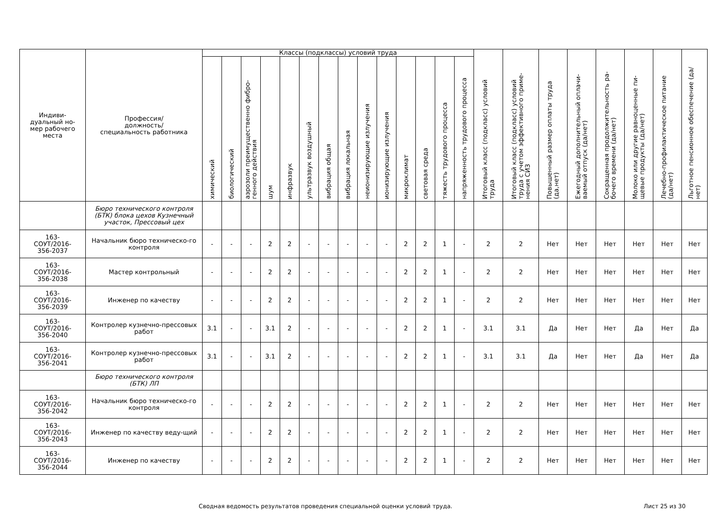| Индиви- дуальный но- мер рабочего места | Профессия/ должность/ специальность работника | Классы (подклассы) условий труда | | | | | | | | | | | | | | Итоговый класс (подкласс) условий труда | Итоговый класс (подкласс) условий труда с учетом эффективного приме-нения СИЗ | Повышенный размер оплаты труда (да,нет) | Ежегодный дополнительный оплачи-ваемый отпуск (да/нет) | Сокращенная продолжительность ра-бочего времени (да/нет) | Молоко или другие равноценные пи-щевые продукты (да/нет) | Лечебно-профилактическое питание (да/нет) | Льготное пенсионное обеспечение (да/нет) |
| --- | --- | --- | --- | --- | --- | --- | --- | --- | --- | --- | --- | --- | --- | --- | --- | --- | --- | --- | --- | --- | --- | --- | --- |
| | | химический | биологический | аэрозоли преимущественно фибро-генного действия | шум | инфразвук | ультразвук воздушный | вибрация общая | вибрация локальная | неионизирующие излучения | ионизирующие излучения | микроклимат | световая среда | тяжесть трудового процесса | напряженность трудового процесса | | | | | | | | |
| | Бюро технического контроля (БТК) блока цехов Кузнечный участок, Прессовый цех | | | | | | | | | | | | | | | | | | | | | | |
| 163- СОУТ/2016- 356-2037 | Начальник бюро техническо-го контроля | - | - | - | 2 | 2 | - | - | - | - | - | 2 | 2 | 1 | - | 2 | 2 | Нет | Нет | Нет | Нет | Нет | Нет |
| 163- СОУТ/2016- 356-2038 | Мастер контрольный | - | - | - | 2 | 2 | - | - | - | - | - | 2 | 2 | 1 | - | 2 | 2 | Нет | Нет | Нет | Нет | Нет | Нет |
| 163- СОУТ/2016- 356-2039 | Инженер по качеству | - | - | - | 2 | 2 | - | - | - | - | - | 2 | 2 | 1 | - | 2 | 2 | Нет | Нет | Нет | Нет | Нет | Нет |
| 163- СОУТ/2016- 356-2040 | Контролер кузнечно-прессовых работ | 3.1 | - | - | 3.1 | 2 | - | - | - | - | - | 2 | 2 | 1 | - | 3.1 | 3.1 | Да | Нет | Нет | Да | Нет | Да |
| 163- СОУТ/2016- 356-2041 | Контролер кузнечно-прессовых работ | 3.1 | - | - | 3.1 | 2 | - | - | - | - | - | 2 | 2 | 1 | - | 3.1 | 3.1 | Да | Нет | Нет | Да | Нет | Да |
| | Бюро технического контроля (БТК) ЛП | | | | | | | | | | | | | | | | | | | | | | |
| 163- СОУТ/2016- 356-2042 | Начальник бюро техническо-го контроля | - | - | - | 2 | 2 | - | - | - | - | - | 2 | 2 | 1 | - | 2 | 2 | Нет | Нет | Нет | Нет | Нет | Нет |
| 163- СОУТ/2016- 356-2043 | Инженер по качеству веду-щий | - | - | - | 2 | 2 | - | - | - | - | - | 2 | 2 | 1 | - | 2 | 2 | Нет | Нет | Нет | Нет | Нет | Нет |
| 163- СОУТ/2016- 356-2044 | Инженер по качеству | - | - | - | 2 | 2 | - | - | - | - | - | 2 | 2 | 1 | - | 2 | 2 | Нет | Нет | Нет | Нет | Нет | Нет |
Сводная ведомость результатов проведения специальной оценки условий труда. Лист 25 из 30